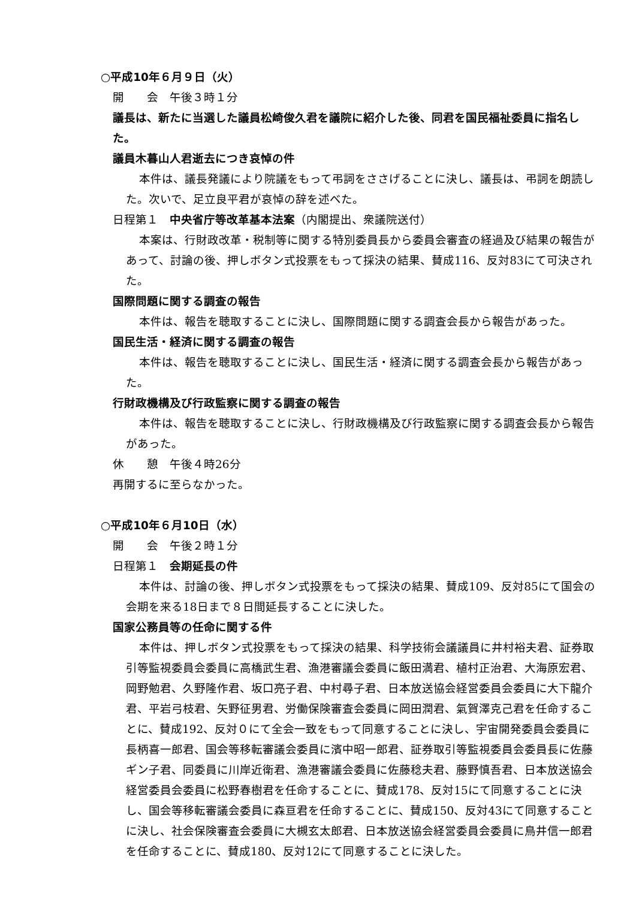○平成10年６月９日（火）
開　　会　午後３時１分
議長は、新たに当選した議員松崎俊久君を議院に紹介した後、同君を国民福祉委員に指名した。
議員木暮山人君逝去につき哀悼の件
本件は、議長発議により院議をもって弔詞をささげることに決し、議長は、弔詞を朗読した。次いで、足立良平君が哀悼の辞を述べた。
日程第１　中央省庁等改革基本法案（内閣提出、衆議院送付）
本案は、行財政改革・税制等に関する特別委員長から委員会審査の経過及び結果の報告があって、討論の後、押しボタン式投票をもって採決の結果、賛成116、反対83にて可決された。
国際問題に関する調査の報告
本件は、報告を聴取することに決し、国際問題に関する調査会長から報告があった。
国民生活・経済に関する調査の報告
本件は、報告を聴取することに決し、国民生活・経済に関する調査会長から報告があった。
行財政機構及び行政監察に関する調査の報告
本件は、報告を聴取することに決し、行財政機構及び行政監察に関する調査会長から報告があった。
休　　憩　午後４時26分
再開するに至らなかった。
○平成10年６月10日（水）
開　　会　午後２時１分
日程第１　会期延長の件
本件は、討論の後、押しボタン式投票をもって採決の結果、賛成109、反対85にて国会の会期を来る18日まで８日間延長することに決した。
国家公務員等の任命に関する件
本件は、押しボタン式投票をもって採決の結果、科学技術会議議員に井村裕夫君、証券取引等監視委員会委員に高橋武生君、漁港審議会委員に飯田満君、植村正治君、大海原宏君、岡野勉君、久野隆作君、坂口亮子君、中村尋子君、日本放送協会経営委員会委員に大下龍介君、平岩弓枝君、矢野征男君、労働保険審査会委員に岡田潤君、氣賀澤克己君を任命することに、賛成192、反対０にて全会一致をもって同意することに決し、宇宙開発委員会委員に長柄喜一郎君、国会等移転審議会委員に濱中昭一郎君、証券取引等監視委員会委員長に佐藤ギン子君、同委員に川岸近衛君、漁港審議会委員に佐藤稔夫君、藤野慎吾君、日本放送協会経営委員会委員に松野春樹君を任命することに、賛成178、反対15にて同意することに決し、国会等移転審議会委員に森亘君を任命することに、賛成150、反対43にて同意することに決し、社会保険審査会委員に大槻玄太郎君、日本放送協会経営委員会委員に鳥井信一郎君を任命することに、賛成180、反対12にて同意することに決した。